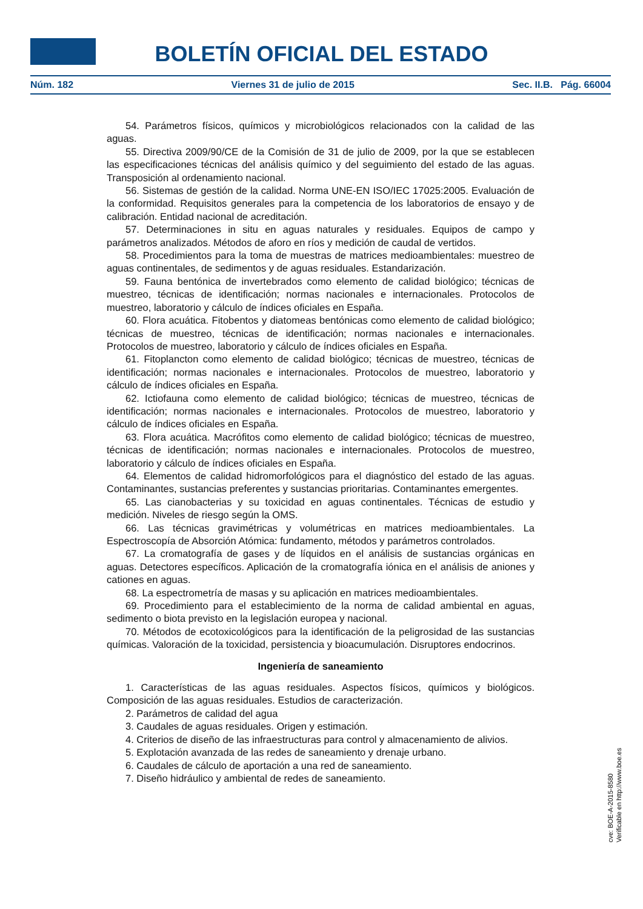BOLETÍN OFICIAL DEL ESTADO
Núm. 182 Viernes 31 de julio de 2015 Sec. II.B. Pág. 66004
54. Parámetros físicos, químicos y microbiológicos relacionados con la calidad de las aguas.
55. Directiva 2009/90/CE de la Comisión de 31 de julio de 2009, por la que se establecen las especificaciones técnicas del análisis químico y del seguimiento del estado de las aguas. Transposición al ordenamiento nacional.
56. Sistemas de gestión de la calidad. Norma UNE-EN ISO/IEC 17025:2005. Evaluación de la conformidad. Requisitos generales para la competencia de los laboratorios de ensayo y de calibración. Entidad nacional de acreditación.
57. Determinaciones in situ en aguas naturales y residuales. Equipos de campo y parámetros analizados. Métodos de aforo en ríos y medición de caudal de vertidos.
58. Procedimientos para la toma de muestras de matrices medioambientales: muestreo de aguas continentales, de sedimentos y de aguas residuales. Estandarización.
59. Fauna bentónica de invertebrados como elemento de calidad biológico; técnicas de muestreo, técnicas de identificación; normas nacionales e internacionales. Protocolos de muestreo, laboratorio y cálculo de índices oficiales en España.
60. Flora acuática. Fitobentos y diatomeas bentónicas como elemento de calidad biológico; técnicas de muestreo, técnicas de identificación; normas nacionales e internacionales. Protocolos de muestreo, laboratorio y cálculo de índices oficiales en España.
61. Fitoplancton como elemento de calidad biológico; técnicas de muestreo, técnicas de identificación; normas nacionales e internacionales. Protocolos de muestreo, laboratorio y cálculo de índices oficiales en España.
62. Ictiofauna como elemento de calidad biológico; técnicas de muestreo, técnicas de identificación; normas nacionales e internacionales. Protocolos de muestreo, laboratorio y cálculo de índices oficiales en España.
63. Flora acuática. Macrófitos como elemento de calidad biológico; técnicas de muestreo, técnicas de identificación; normas nacionales e internacionales. Protocolos de muestreo, laboratorio y cálculo de índices oficiales en España.
64. Elementos de calidad hidromorfológicos para el diagnóstico del estado de las aguas. Contaminantes, sustancias preferentes y sustancias prioritarias. Contaminantes emergentes.
65. Las cianobacterias y su toxicidad en aguas continentales. Técnicas de estudio y medición. Niveles de riesgo según la OMS.
66. Las técnicas gravimétricas y volumétricas en matrices medioambientales. La Espectroscopía de Absorción Atómica: fundamento, métodos y parámetros controlados.
67. La cromatografía de gases y de líquidos en el análisis de sustancias orgánicas en aguas. Detectores específicos. Aplicación de la cromatografía iónica en el análisis de aniones y cationes en aguas.
68. La espectrometría de masas y su aplicación en matrices medioambientales.
69. Procedimiento para el establecimiento de la norma de calidad ambiental en aguas, sedimento o biota previsto en la legislación europea y nacional.
70. Métodos de ecotoxicológicos para la identificación de la peligrosidad de las sustancias químicas. Valoración de la toxicidad, persistencia y bioacumulación. Disruptores endocrinos.
Ingeniería de saneamiento
1. Características de las aguas residuales. Aspectos físicos, químicos y biológicos. Composición de las aguas residuales. Estudios de caracterización.
2. Parámetros de calidad del agua
3. Caudales de aguas residuales. Origen y estimación.
4. Criterios de diseño de las infraestructuras para control y almacenamiento de alivios.
5. Explotación avanzada de las redes de saneamiento y drenaje urbano.
6. Caudales de cálculo de aportación a una red de saneamiento.
7. Diseño hidráulico y ambiental de redes de saneamiento.
cve: BOE-A-2015-8580
Verificable en http://www.boe.es